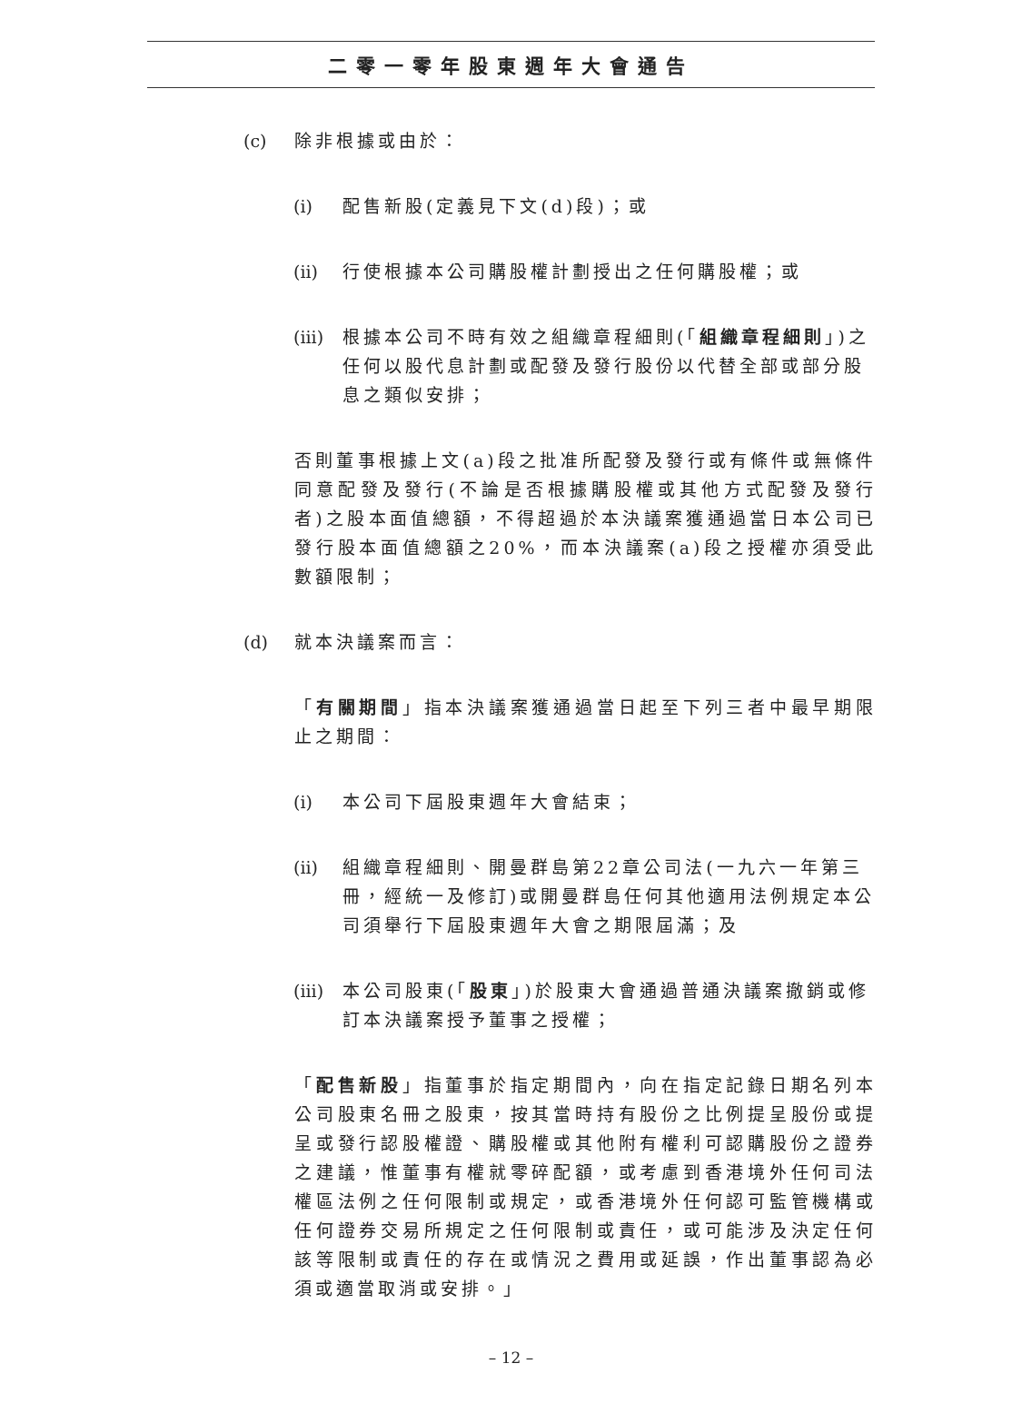二零一零年股東週年大會通告
(c) 除非根據或由於：
(i) 配售新股(定義見下文(d)段)；或
(ii) 行使根據本公司購股權計劃授出之任何購股權；或
(iii) 根據本公司不時有效之組織章程細則(「組織章程細則」)之任何以股代息計劃或配發及發行股份以代替全部或部分股息之類似安排；
否則董事根據上文(a)段之批准所配發及發行或有條件或無條件同意配發及發行(不論是否根據購股權或其他方式配發及發行者)之股本面值總額，不得超過於本決議案獲通過當日本公司已發行股本面值總額之20%，而本決議案(a)段之授權亦須受此數額限制；
(d) 就本決議案而言：
「有關期間」指本決議案獲通過當日起至下列三者中最早期限止之期間：
(i) 本公司下屆股東週年大會結束；
(ii) 組織章程細則、開曼群島第22章公司法(一九六一年第三冊，經統一及修訂)或開曼群島任何其他適用法例規定本公司須舉行下屆股東週年大會之期限屆滿；及
(iii) 本公司股東(「股東」)於股東大會通過普通決議案撤銷或修訂本決議案授予董事之授權；
「配售新股」指董事於指定期間內，向在指定記錄日期名列本公司股東名冊之股東，按其當時持有股份之比例提呈股份或提呈或發行認股權證、購股權或其他附有權利可認購股份之證券之建議，惟董事有權就零碎配額，或考慮到香港境外任何司法權區法例之任何限制或規定，或香港境外任何認可監管機構或任何證券交易所規定之任何限制或責任，或可能涉及決定任何該等限制或責任的存在或情況之費用或延誤，作出董事認為必須或適當取消或安排。」
– 12 –